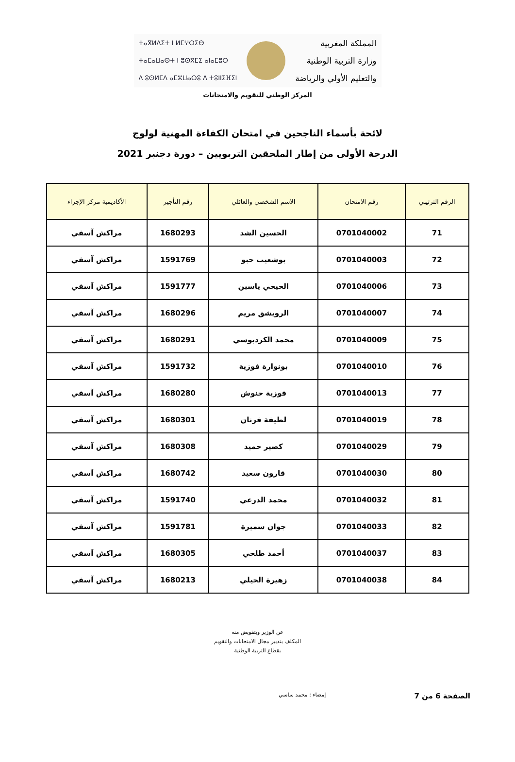ⵜⴰⴳⵍⴷⵉⵜ ⵏ ⵍⵎⵖⵔⵉⴱ
ⵜⴰⵎⴰⵡⴰⵙⵜ ⵏ ⵓⵙⴳⵎⵉ ⴰⵏⴰⵎⵓⵔ
ⴷ ⵓⵙⵍⵎⴷ ⴰⵎⵣⵡⴰⵔⵓ ⴷ ⵜⵓⵏⵏⵉⴼⵉⵏ
المملكة المغربية
وزارة التربية الوطنية
والتعليم الأولي والرياضة
المركز الوطني للتقويم والامتحانات
لائحة بأسماء الناجحين في امتحان الكفاءة المهنية لولوج
الدرجة الأولى من إطار الملحقين التربويين – دورة دجنبر 2021
| الرقم الترتيبي | رقم الامتحان | الاسم الشخصي والعائلي | رقم التأجير | الأكاديمية مركز الإجراء |
| --- | --- | --- | --- | --- |
| 71 | 0701040002 | الحسين الشد | 1680293 | مراكش آسفي |
| 72 | 0701040003 | بوشعيب حبو | 1591769 | مراكش آسفي |
| 73 | 0701040006 | الحيحي ياسين | 1591777 | مراكش آسفي |
| 74 | 0701040007 | الرويشق مريم | 1680296 | مراكش آسفي |
| 75 | 0701040009 | محمد الكردبوسي | 1680291 | مراكش آسفي |
| 76 | 0701040010 | بونوارة فوزية | 1591732 | مراكش آسفي |
| 77 | 0701040013 | فوزية حنوش | 1680280 | مراكش آسفي |
| 78 | 0701040019 | لطيفة فرنان | 1680301 | مراكش آسفي |
| 79 | 0701040029 | كصير حميد | 1680308 | مراكش آسفي |
| 80 | 0701040030 | قارون سعيد | 1680742 | مراكش آسفي |
| 81 | 0701040032 | محمد الدرعي | 1591740 | مراكش آسفي |
| 82 | 0701040033 | جوان سميرة | 1591781 | مراكش آسفي |
| 83 | 0701040037 | أحمد طلحي | 1680305 | مراكش آسفي |
| 84 | 0701040038 | زهيرة الحيلي | 1680213 | مراكش آسفي |
عن الوزير وبتفويض منه
المكلف بتدبير مجال الامتحانات والتقويم
بقطاع التربية الوطنية
الصفحة 6 من 7 إمضاء : محمد ساسي